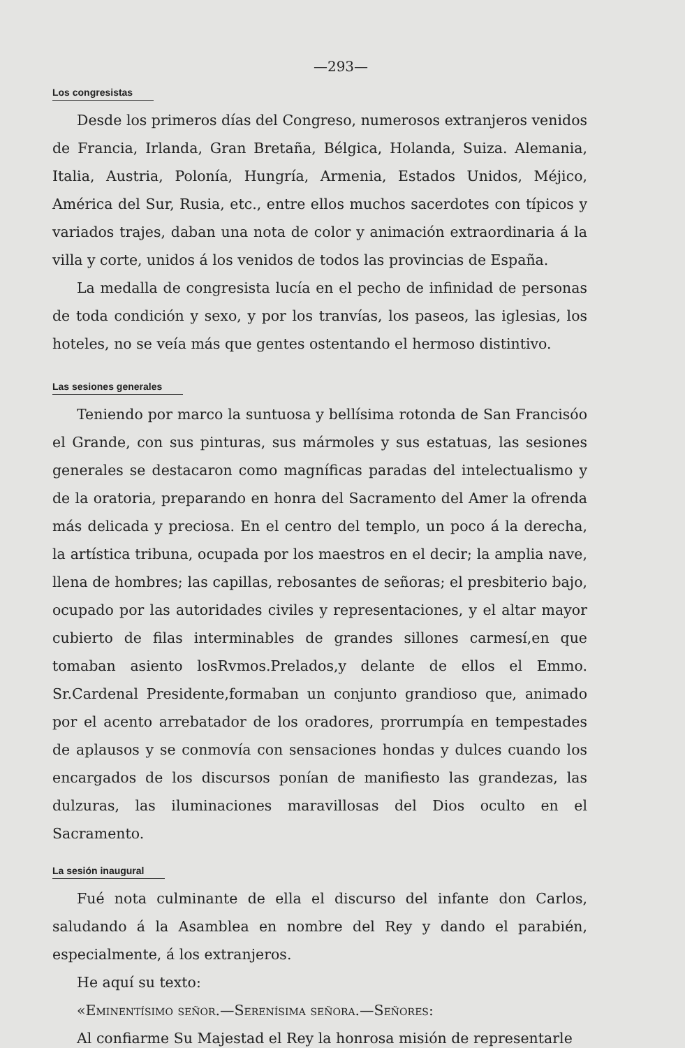—293—
Los congresistas
Desde los primeros días del Congreso, numerosos extranjeros venidos de Francia, Irlanda, Gran Bretaña, Bélgica, Holanda, Suiza. Alemania, Italia, Austria, Polonía, Hungría, Armenia, Estados Unidos, Méjico, América del Sur, Rusia, etc., entre ellos muchos sacerdotes con típicos y variados trajes, daban una nota de color y animación extraordinaria á la villa y corte, unidos á los venidos de todos las provincias de España.
La medalla de congresista lucía en el pecho de infinidad de personas de toda condición y sexo, y por los tranvías, los paseos, las iglesias, los hoteles, no se veía más que gentes ostentando el hermoso distintivo.
Las sesiones generales
Teniendo por marco la suntuosa y bellísima rotonda de San Francisóo el Grande, con sus pinturas, sus mármoles y sus estatuas, las sesiones generales se destacaron como magníficas paradas del intelectualismo y de la oratoria, preparando en honra del Sacramento del Amer la ofrenda más delicada y preciosa. En el centro del templo, un poco á la derecha, la artística tribuna, ocupada por los maestros en el decir; la amplia nave, llena de hombres; las capillas, rebosantes de señoras; el presbiterio bajo, ocupado por las autoridades civiles y representaciones, y el altar mayor cubierto de filas interminables de grandes sillones carmesí,en que tomaban asiento losRvmos.Prelados,y delante de ellos el Emmo. Sr.Cardenal Presidente,formaban un conjunto grandioso que, animado por el acento arrebatador de los oradores, prorrumpía en tempestades de aplausos y se conmovía con sensaciones hondas y dulces cuando los encargados de los discursos ponían de manifiesto las grandezas, las dulzuras, las iluminaciones maravillosas del Dios oculto en el Sacramento.
La sesión inaugural
Fué nota culminante de ella el discurso del infante don Carlos, saludando á la Asamblea en nombre del Rey y dando el parabién, especialmente, á los extranjeros.
He aquí su texto:
«Eminentísimo señor.—Serenísima señora.—Señores:
Al confiarme Su Majestad el Rey la honrosa misión de representarle